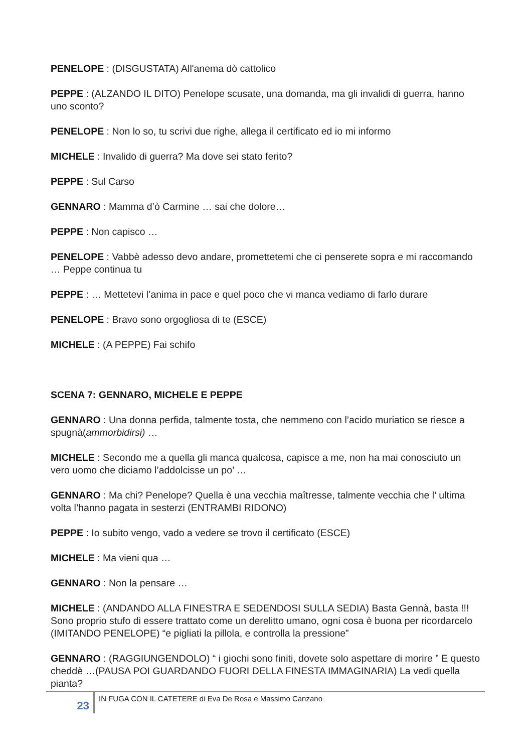PENELOPE : (DISGUSTATA) All'anema dò cattolico
PEPPE : (ALZANDO IL DITO) Penelope scusate, una domanda, ma gli invalidi di guerra, hanno uno sconto?
PENELOPE : Non lo so, tu scrivi due righe, allega il certificato ed io mi informo
MICHELE : Invalido di guerra? Ma dove sei stato ferito?
PEPPE : Sul Carso
GENNARO : Mamma d’ò Carmine … sai che dolore…
PEPPE : Non capisco …
PENELOPE : Vabbè adesso devo andare, promettetemi che ci penserete sopra e mi raccomando … Peppe continua tu
PEPPE : … Mettetevi l’anima in pace e quel poco che vi manca vediamo di farlo durare
PENELOPE : Bravo sono orgogliosa di te (ESCE)
MICHELE : (A PEPPE) Fai schifo
SCENA 7: GENNARO, MICHELE E PEPPE
GENNARO : Una donna perfida, talmente tosta, che nemmeno con l’acido muriatico se riesce a spugnà(ammorbidirsi) …
MICHELE : Secondo me a quella gli manca qualcosa, capisce a me, non ha mai conosciuto un vero uomo che diciamo l’addolcisse un po’ …
GENNARO : Ma chi? Penelope? Quella è una vecchia maîtresse, talmente vecchia che l’ ultima volta l’hanno pagata in sesterzi (ENTRAMBI RIDONO)
PEPPE : Io subito vengo, vado a vedere se trovo il certificato (ESCE)
MICHELE : Ma vieni qua …
GENNARO : Non la pensare …
MICHELE : (ANDANDO ALLA FINESTRA E SEDENDOSI SULLA SEDIA) Basta Gennà, basta !!! Sono proprio stufo di essere trattato come un derelitto umano, ogni cosa è buona per ricordarcelo (IMITANDO PENELOPE) “e pigliati la pillola, e controlla la pressione”
GENNARO : (RAGGIUNGENDOLO) “ i giochi sono finiti, dovete solo aspettare di morire ” E questo cheddè …(PAUSA POI GUARDANDO FUORI DELLA FINESTA IMMAGINARIA) La vedi quella pianta?
23
IN FUGA CON IL CATETERE di Eva De Rosa e Massimo Canzano